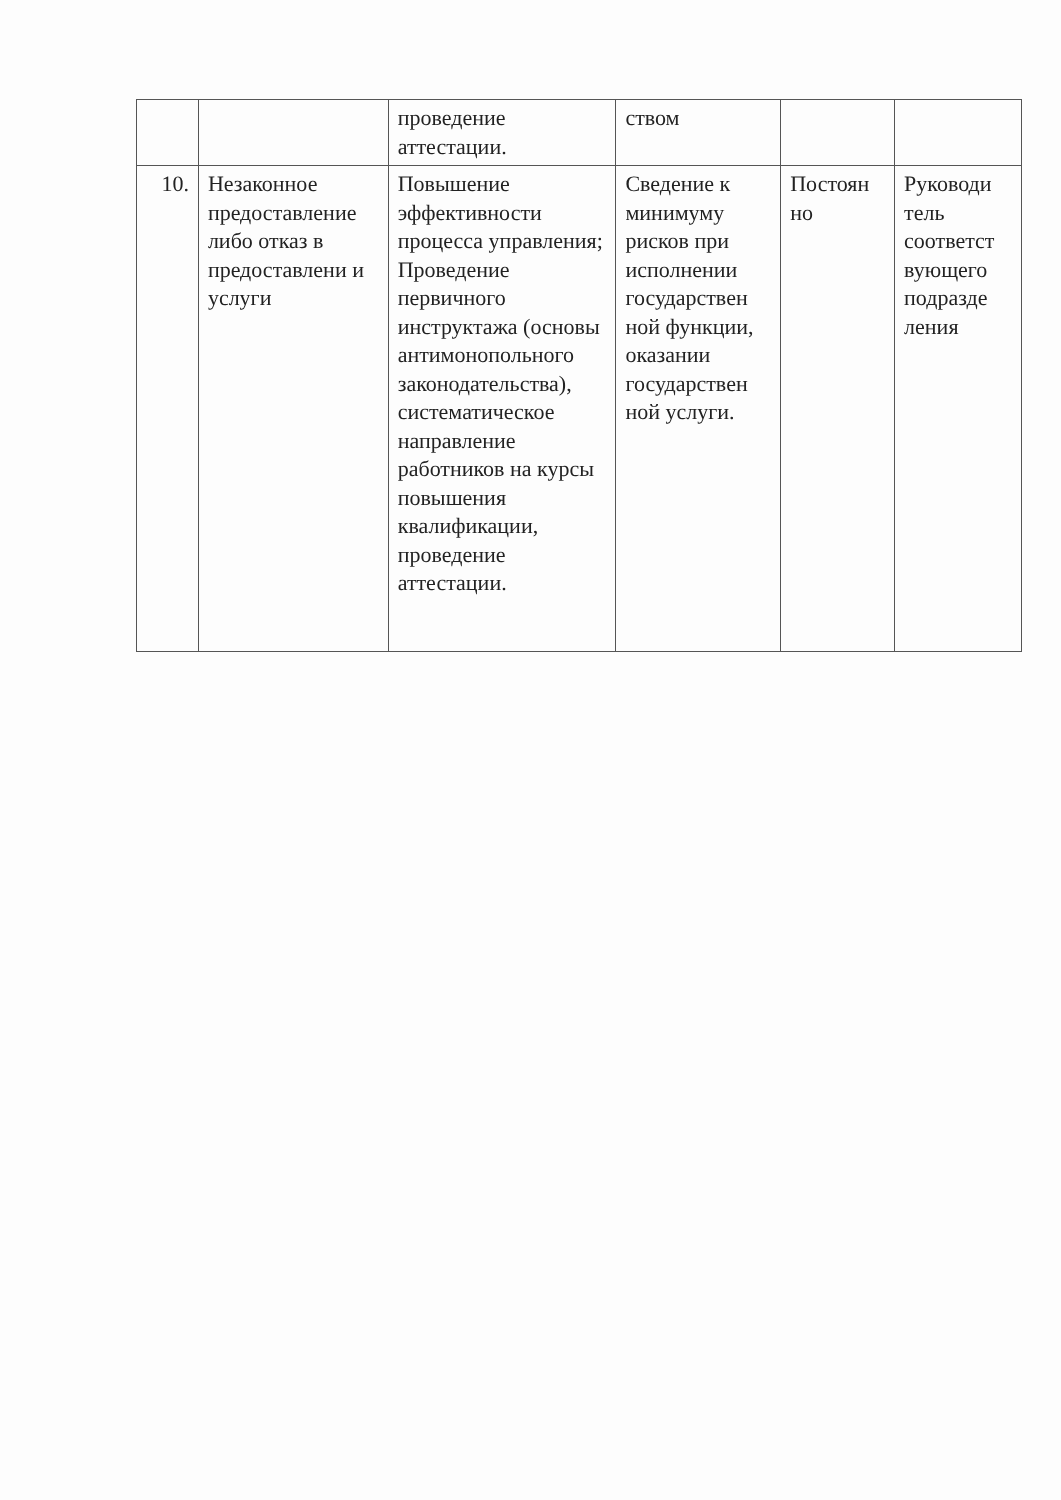| | | проведение аттестации. | ством | | |
| 10. | Незаконное предоставление либо отказ в предоставлени и услуги | Повышение эффективности процесса управления; Проведение первичного инструктажа (основы антимонопольного законодательства), систематическое направление работников на курсы повышения квалификации, проведение аттестации. | Сведение к минимуму рисков при исполнении государствен ной функции, оказании государствен ной услуги. | Постоян но | Руководи тель соответст вующего подразде ления |